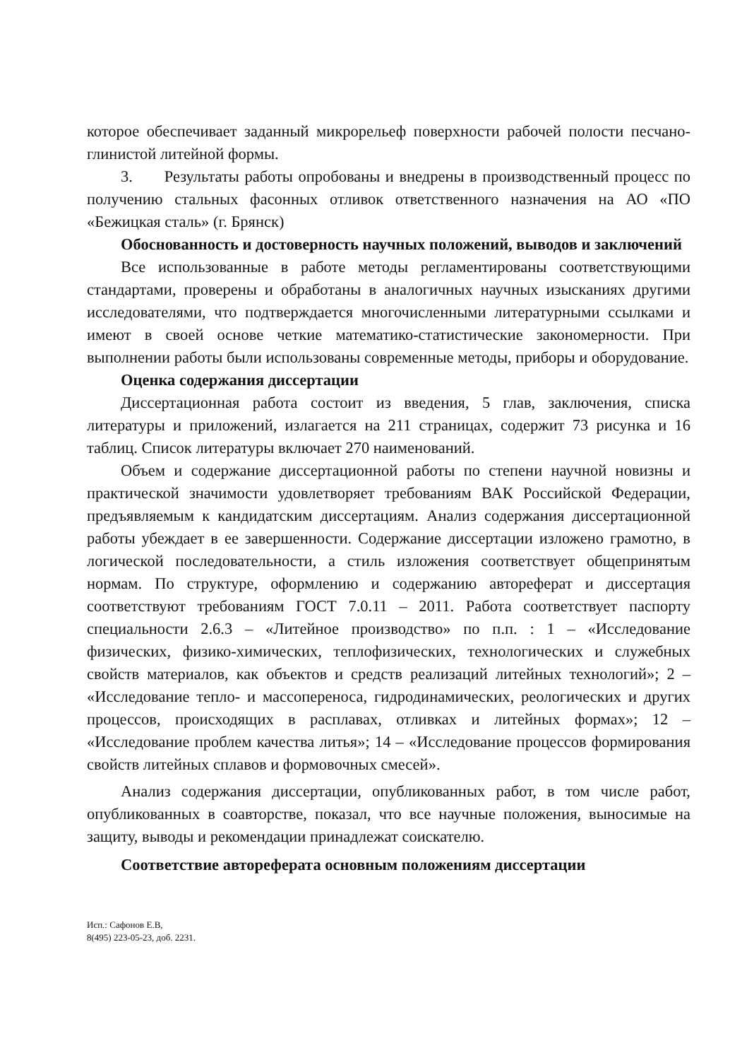которое обеспечивает заданный микрорельеф поверхности рабочей полости песчано-глинистой литейной формы.
3. Результаты работы опробованы и внедрены в производственный процесс по получению стальных фасонных отливок ответственного назначения на АО «ПО «Бежицкая сталь» (г. Брянск)
Обоснованность и достоверность научных положений, выводов и заключений
Все использованные в работе методы регламентированы соответствующими стандартами, проверены и обработаны в аналогичных научных изысканиях другими исследователями, что подтверждается многочисленными литературными ссылками и имеют в своей основе четкие математико-статистические закономерности. При выполнении работы были использованы современные методы, приборы и оборудование.
Оценка содержания диссертации
Диссертационная работа состоит из введения, 5 глав, заключения, списка литературы и приложений, излагается на 211 страницах, содержит 73 рисунка и 16 таблиц. Список литературы включает 270 наименований.
Объем и содержание диссертационной работы по степени научной новизны и практической значимости удовлетворяет требованиям ВАК Российской Федерации, предъявляемым к кандидатским диссертациям. Анализ содержания диссертационной работы убеждает в ее завершенности. Содержание диссертации изложено грамотно, в логической последовательности, а стиль изложения соответствует общепринятым нормам. По структуре, оформлению и содержанию автореферат и диссертация соответствуют требованиям ГОСТ 7.0.11 – 2011. Работа соответствует паспорту специальности 2.6.3 – «Литейное производство» по п.п. : 1 – «Исследование физических, физико-химических, теплофизических, технологических и служебных свойств материалов, как объектов и средств реализаций литейных технологий»; 2 – «Исследование тепло- и массопереноса, гидродинамических, реологических и других процессов, происходящих в расплавах, отливках и литейных формах»; 12 – «Исследование проблем качества литья»; 14 – «Исследование процессов формирования свойств литейных сплавов и формовочных смесей».
Анализ содержания диссертации, опубликованных работ, в том числе работ, опубликованных в соавторстве, показал, что все научные положения, выносимые на защиту, выводы и рекомендации принадлежат соискателю.
Соответствие автореферата основным положениям диссертации
Исп.: Сафонов Е.В,
8(495) 223-05-23, доб. 2231.